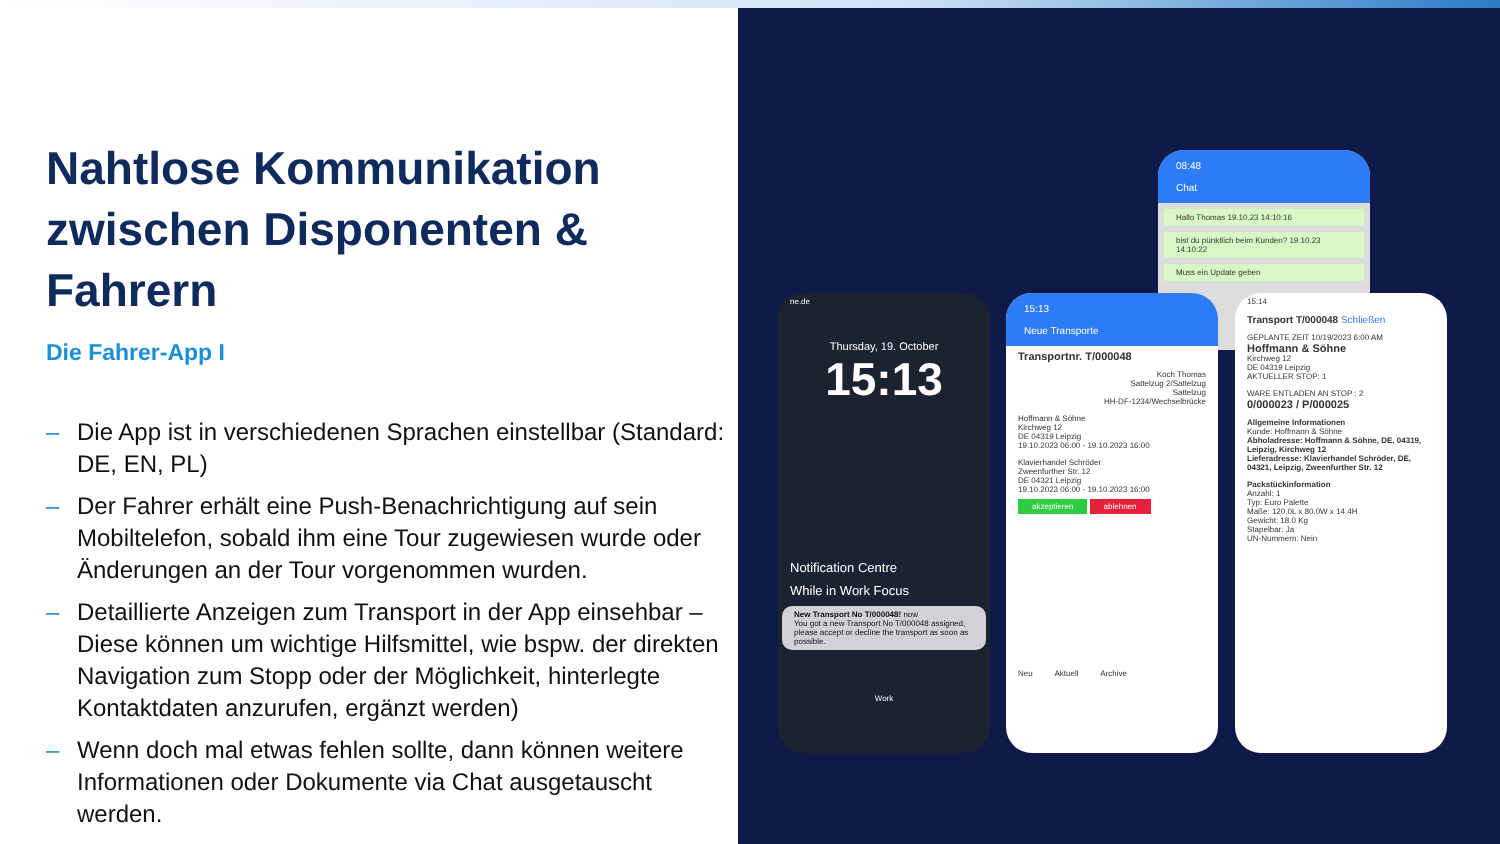Nahtlose Kommunikation
zwischen Disponenten & Fahrern
Die Fahrer-App I
– Die App ist in verschiedenen Sprachen einstellbar (Standard: DE, EN, PL)
– Der Fahrer erhält eine Push-Benachrichtigung auf sein Mobiltelefon, sobald ihm eine Tour zugewiesen wurde oder Änderungen an der Tour vorgenommen wurden.
– Detaillierte Anzeigen zum Transport in der App einsehbar – Diese können um wichtige Hilfsmittel, wie bspw. der direkten Navigation zum Stopp oder der Möglichkeit, hinterlegte Kontaktdaten anzurufen, ergänzt werden)
– Wenn doch mal etwas fehlen sollte, dann können weitere Informationen oder Dokumente via Chat ausgetauscht werden.
08:48
Chat
Hallo Thomas 19.10.23 14:10:16
bist du pünktlich beim Kunden? 19.10.23 14:10:22
Muss ein Update geben
ne.de
Thursday, 19. October
15:13
Notification Centre
While in Work Focus
New Transport No T/000048! now
You got a new Transport No T/000048 assigned, please accept or decline the transport as soon as possible.
Work
15:13
Neue Transporte
Transportnr. T/000048
Koch Thomas
Sattelzug 2/Sattelzug
Sattelzug
HH-DF-1234/Wechselbrücke
Hoffmann & Söhne
Kirchweg 12
DE 04319 Leipzig
19.10.2023 06:00 - 19.10.2023 16:00
Klavierhandel Schröder
Zweenfurther Str. 12
DE 04321 Leipzig
19.10.2023 06:00 - 19.10.2023 16:00
akzeptieren ablehnen
Neu Aktuell Archive
15:14
Transport T/000048 Schließen
GEPLANTE ZEIT 10/19/2023 6:00 AM
Hoffmann & Söhne
Kirchweg 12
DE 04319 Leipzig
AKTUELLER STOP: 1
WARE ENTLADEN AN STOP : 2
0/000023 / P/000025
Allgemeine Informationen
Kunde: Hoffmann & Söhne
Abholadresse: Hoffmann & Söhne, DE, 04319, Leipzig, Kirchweg 12
Lieferadresse: Klavierhandel Schröder, DE, 04321, Leipzig, Zweenfurther Str. 12
Packstückinformation
Anzahl: 1
Typ: Euro Palette
Maße: 120.0L x 80.0W x 14.4H
Gewicht: 18.0 Kg
Stapelbar: Ja
UN-Nummern: Nein